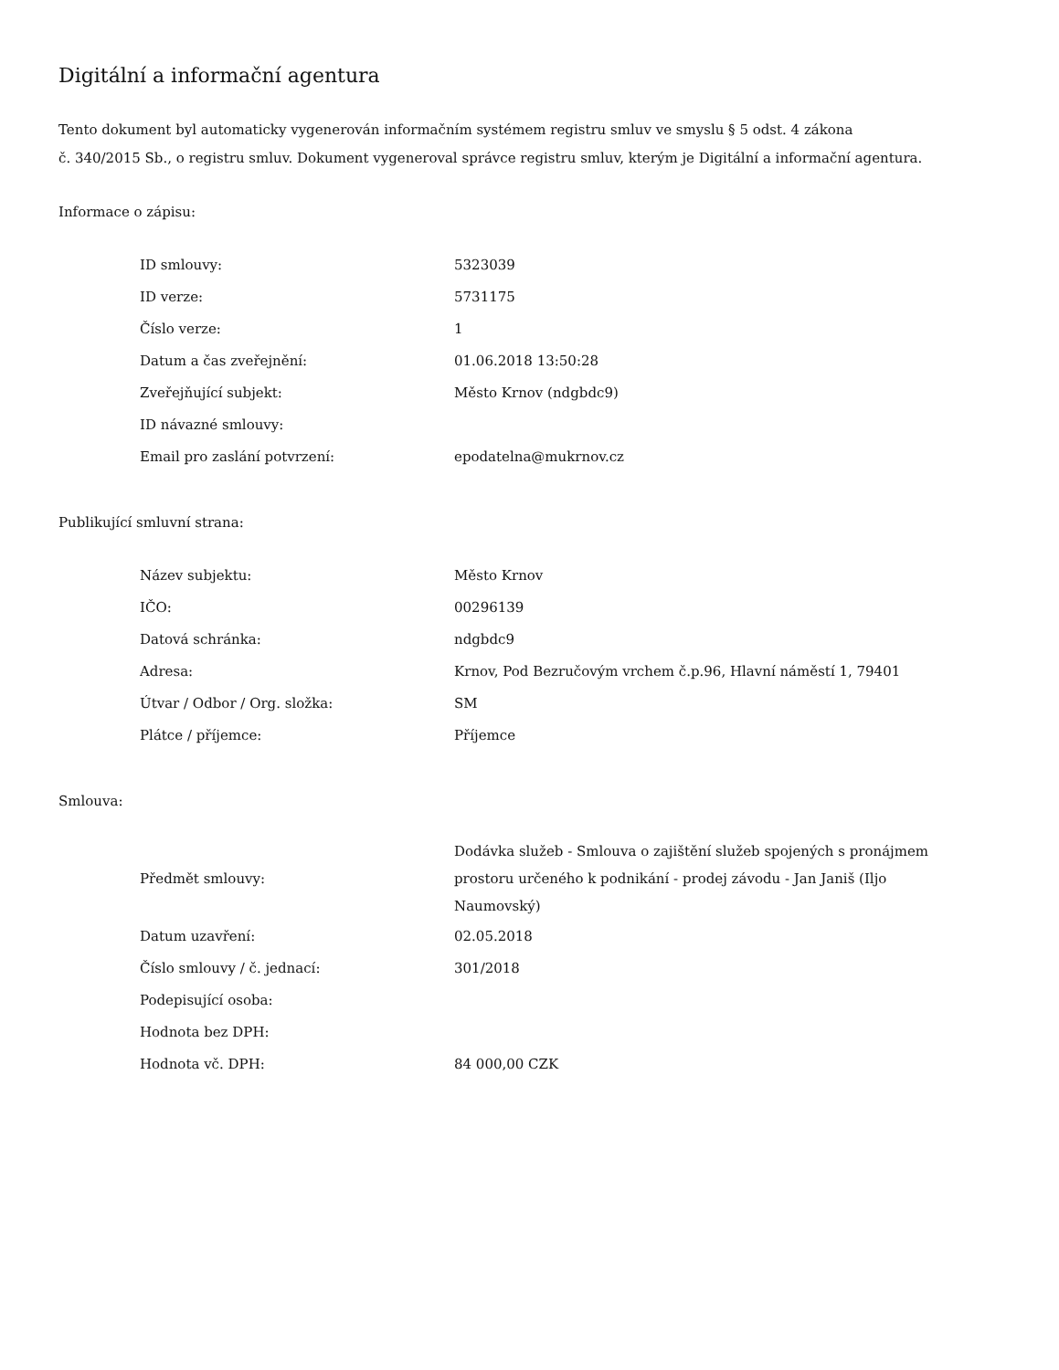Digitální a informační agentura
Tento dokument byl automaticky vygenerován informačním systémem registru smluv ve smyslu § 5 odst. 4 zákona
č. 340/2015 Sb., o registru smluv. Dokument vygeneroval správce registru smluv, kterým je Digitální a informační agentura.
Informace o zápisu:
| ID smlouvy: | 5323039 |
| ID verze: | 5731175 |
| Číslo verze: | 1 |
| Datum a čas zveřejnění: | 01.06.2018 13:50:28 |
| Zveřejňující subjekt: | Město Krnov (ndgbdc9) |
| ID návazné smlouvy: | |
| Email pro zaslání potvrzení: | epodatelna@mukrnov.cz |
Publikující smluvní strana:
| Název subjektu: | Město Krnov |
| IČO: | 00296139 |
| Datová schránka: | ndgbdc9 |
| Adresa: | Krnov, Pod Bezručovým vrchem č.p.96, Hlavní náměstí 1, 79401 |
| Útvar / Odbor / Org. složka: | SM |
| Plátce / příjemce: | Příjemce |
Smlouva:
| Předmět smlouvy: | Dodávka služeb - Smlouva o zajištění služeb spojených s pronájmem prostoru určeného k podnikání - prodej závodu - Jan Janiš (Iljo Naumovský) |
| Datum uzavření: | 02.05.2018 |
| Číslo smlouvy / č. jednací: | 301/2018 |
| Podepisující osoba: | |
| Hodnota bez DPH: | |
| Hodnota vč. DPH: | 84 000,00 CZK |